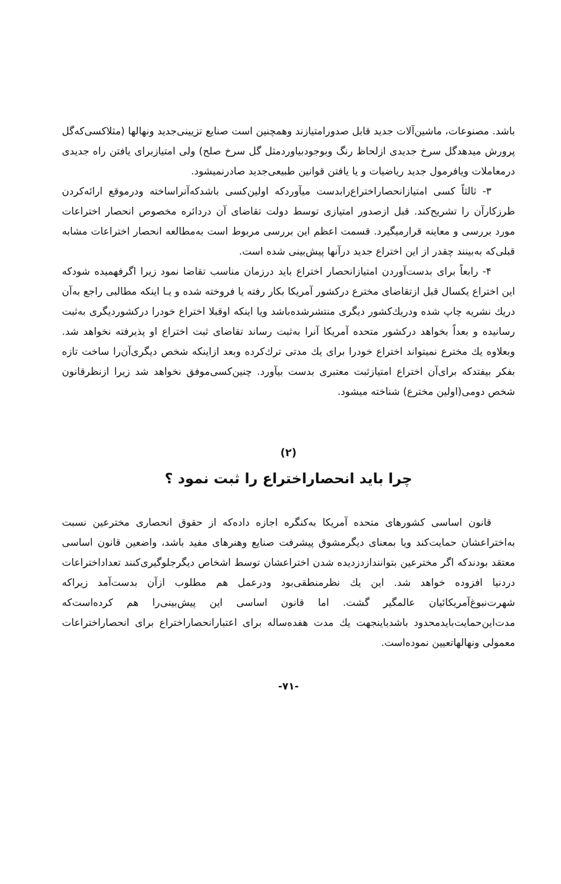باشد. مصنوعات، ماشین‌آلات جدید قابل صدورامتیازند وهمچنین است صنایع تزیینی‌جدید ونهالها (مثلاکسی‌که‌گل پرورش میدهدگل سرخ جدیدی ازلحاظ رنگ وبوجودبیاوردمثل گل سرخ صلح) ولی امتیازبرای یافتن راه جدیدی درمعاملات ویافرمول جدید ریاضیات و یا یافتن قوانین طبیعی‌جدید صادرنمیشود.
۳- ثالثاً کسی امتیازانحصاراختراع‌رابدست میآوردکه اولین‌کسی باشدکه‌آنراساخته ودرموقع ارائه‌کردن طرزکارآن را تشریح‌کند. قبل ازصدور امتیازی توسط دولت تقاضای آن دردائره مخصوص انحصار اختراعات مورد بررسی و معاینه قرارمیگیرد. قسمت اعظم این بررسی مربوط است به‌مطالعه انحصار اختراعات مشابه قبلی‌که به‌بینند چقدر از این اختراع جدید درآنها پیش‌بینی شده است.
۴- رابعاً برای بدست‌آوردن امتیازانحصار اختراع باید درزمان مناسب تقاضا نمود زیرا اگرفهمیده شودکه این اختراع یکسال قبل ازتقاضای مخترع درکشور آمریکا بکار رفته یا فروخته شده و یـا اینکه مطالبی راجع به‌آن دریك نشریه چاپ شده ودریك‌کشور دیگری منتشرشده‌باشد ویا اینکه اوقبلا اختراع خودرا درکشوردیگری به‌ثبت رسانیده و بعداً بخواهد درکشور متحده آمریکا آنرا به‌ثبت رساند تقاضای ثبت اختراع او پذیرفته نخواهد شد. وبعلاوه یك مخترع نمیتواند اختراع خودرا برای یك مدتی ترك‌کرده وبعد ازاینکه شخص دیگری‌آن‌را ساخت تازه بفکر بیفتدکه برای‌آن اختراع امتیازثبت معتبری بدست بیآورد. چنین‌کسی‌موفق نخواهد شد زیرا ازنظرقانون شخص دومی(اولین مخترع) شناخته میشود.
(۲)
چرا باید انحصاراختراع را ثبت نمود ؟
قانون اساسی کشورهای متحده آمریکا به‌کنگره اجازه داده‌که از حقوق انحصاری مخترعین نسبت به‌اختراعشان حمایت‌کند ویا بمعنای دیگرمشوق پیشرفت صنایع وهنرهای مفید باشد، واضعین قانون اساسی معتقد بودندکه اگر مخترعین بتوانندازدزدیده شدن اختراعشان توسط اشخاص دیگرجلوگیری‌کنند تعداداختراعات دردنیا افزوده خواهد شد. این یك نظرمنطقی‌بود ودرعمل هم مطلوب ازآن بدست‌آمد زیراکه شهرت‌نبوغ‌آمریکائیان عالمگیر گشت. اما قانون اساسی این پیش‌بینی‌را هم کرده‌است‌که مدت‌این‌حمایت‌بایدمحدود باشدباینجهت یك مدت هفده‌ساله برای اعتبارانحصاراختراع برای انحصاراختراعات معمولی ونهالهاتعیین نموده‌است.
-۷۱-